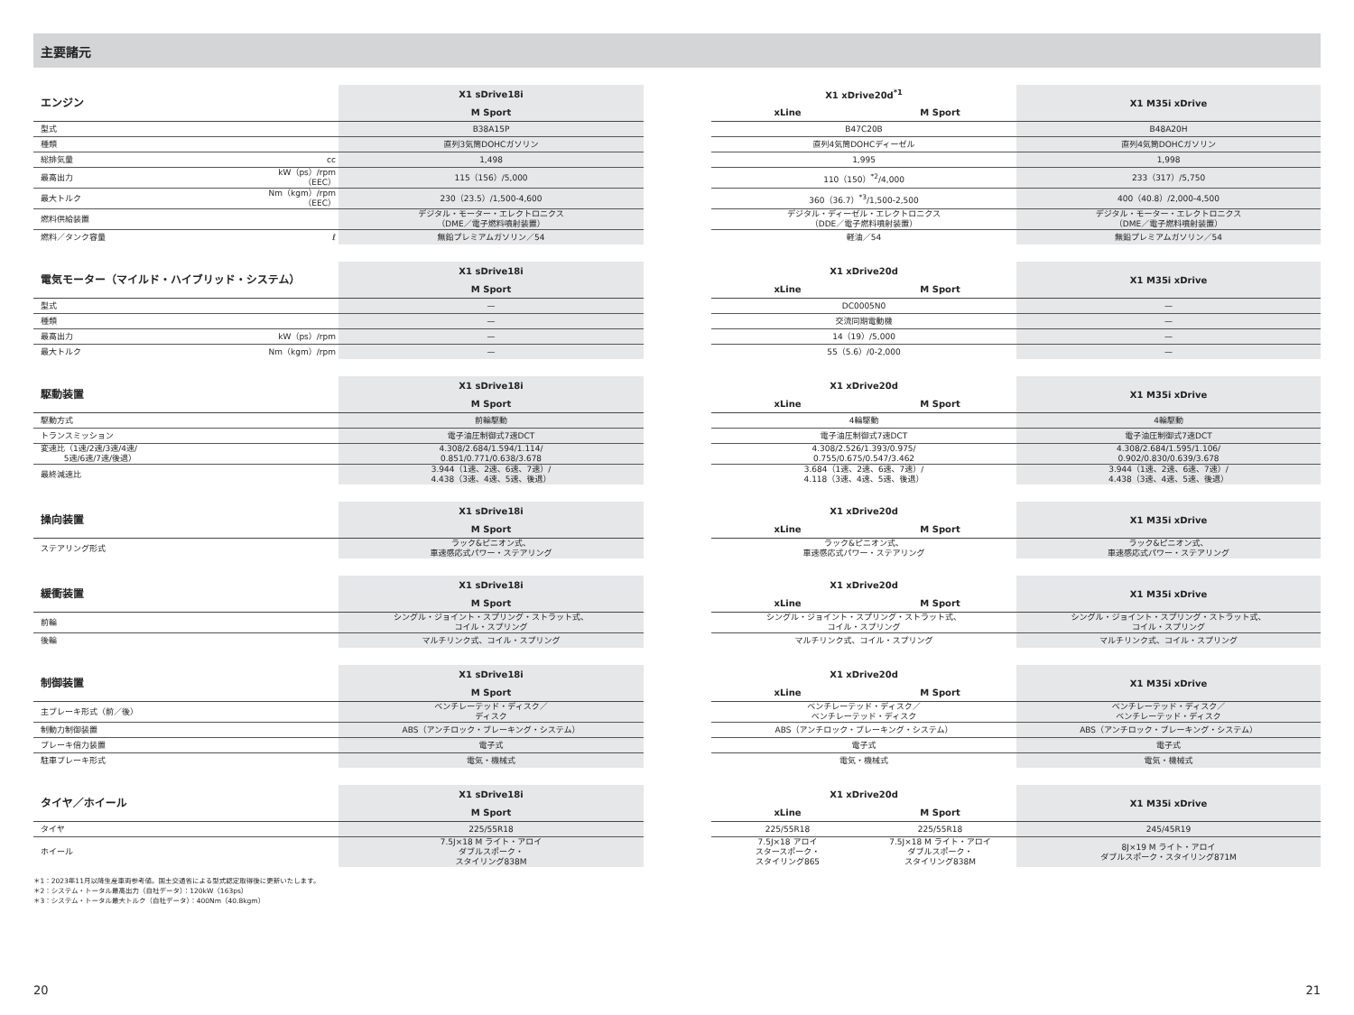主要諸元
| エンジン | | X1 sDrive18i | | X1 xDrive20d<sup>*1</sup> | | X1 M35i xDrive |
| --- | --- | --- | --- | --- | --- | --- |
| | | M Sport | | xLine | M Sport | |
| 型式 | | B38A15P | | B47C20B | | B48A20H |
| 種類 | | 直列3気筒DOHCガソリン | | 直列4気筒DOHCディーゼル | | 直列4気筒DOHCガソリン |
| 総排気量 | cc | 1,498 | | 1,995 | | 1,998 |
| 最高出力 | kW（ps）/rpm（EEC） | 115（156）/5,000 | | 110（150）<sup>*2</sup>/4,000 | | 233（317）/5,750 |
| 最大トルク | Nm（kgm）/rpm（EEC） | 230（23.5）/1,500-4,600 | | 360（36.7）<sup>*3</sup>/1,500-2,500 | | 400（40.8）/2,000-4,500 |
| 燃料供給装置 | | デジタル・モーター・エレクトロニクス （DME／電子燃料噴射装置） | | デジタル・ディーゼル・エレクトロニクス （DDE／電子燃料噴射装置） | | デジタル・モーター・エレクトロニクス （DME／電子燃料噴射装置） |
| 燃料／タンク容量 | ℓ | 無鉛プレミアムガソリン／54 | | 軽油／54 | | 無鉛プレミアムガソリン／54 |
| 電気モーター（マイルド・ハイブリッド・システム） | | X1 sDrive18i | | X1 xDrive20d | | X1 M35i xDrive |
| --- | --- | --- | --- | --- | --- | --- |
| | | M Sport | | xLine | M Sport | |
| 型式 | | — | | DC0005N0 | | — |
| 種類 | | — | | 交流同期電動機 | | — |
| 最高出力 | kW（ps）/rpm | — | | 14（19）/5,000 | | — |
| 最大トルク | Nm（kgm）/rpm | — | | 55（5.6）/0-2,000 | | — |
| 駆動装置 | | X1 sDrive18i | | X1 xDrive20d | | X1 M35i xDrive |
| --- | --- | --- | --- | --- | --- | --- |
| | | M Sport | | xLine | M Sport | |
| 駆動方式 | | 前輪駆動 | | 4輪駆動 | | 4輪駆動 |
| トランスミッション | | 電子油圧制御式7速DCT | | 電子油圧制御式7速DCT | | 電子油圧制御式7速DCT |
| 変速比（1速/2速/3速/4速/ 5速/6速/7速/後退） | | 4.308/2.684/1.594/1.114/ 0.851/0.771/0.638/3.678 | | 4.308/2.526/1.393/0.975/ 0.755/0.675/0.547/3.462 | | 4.308/2.684/1.595/1.106/ 0.902/0.830/0.639/3.678 |
| 最終減速比 | | 3.944（1速、2速、6速、7速）/ 4.438（3速、4速、5速、後退） | | 3.684（1速、2速、6速、7速）/ 4.118（3速、4速、5速、後退） | | 3.944（1速、2速、6速、7速）/ 4.438（3速、4速、5速、後退） |
| 操向装置 | | X1 sDrive18i | | X1 xDrive20d | | X1 M35i xDrive |
| --- | --- | --- | --- | --- | --- | --- |
| | | M Sport | | xLine | M Sport | |
| ステアリング形式 | | ラック&ピニオン式、 車速感応式パワー・ステアリング | | ラック&ピニオン式、 車速感応式パワー・ステアリング | | ラック&ピニオン式、 車速感応式パワー・ステアリング |
| 緩衝装置 | | X1 sDrive18i | | X1 xDrive20d | | X1 M35i xDrive |
| --- | --- | --- | --- | --- | --- | --- |
| | | M Sport | | xLine | M Sport | |
| 前輪 | | シングル・ジョイント・スプリング・ストラット式、 コイル・スプリング | | シングル・ジョイント・スプリング・ストラット式、 コイル・スプリング | | シングル・ジョイント・スプリング・ストラット式、 コイル・スプリング |
| 後輪 | | マルチリンク式、コイル・スプリング | | マルチリンク式、コイル・スプリング | | マルチリンク式、コイル・スプリング |
| 制御装置 | | X1 sDrive18i | | X1 xDrive20d | | X1 M35i xDrive |
| --- | --- | --- | --- | --- | --- | --- |
| | | M Sport | | xLine | M Sport | |
| 主ブレーキ形式（前／後） | | ベンチレーテッド・ディスク／ ディスク | | ベンチレーテッド・ディスク／ ベンチレーテッド・ディスク | | ベンチレーテッド・ディスク／ ベンチレーテッド・ディスク |
| 制動力制御装置 | | ABS（アンチロック・ブレーキング・システム） | | ABS（アンチロック・ブレーキング・システム） | | ABS（アンチロック・ブレーキング・システム） |
| ブレーキ倍力装置 | | 電子式 | | 電子式 | | 電子式 |
| 駐車ブレーキ形式 | | 電気・機械式 | | 電気・機械式 | | 電気・機械式 |
| タイヤ／ホイール | | X1 sDrive18i | | X1 xDrive20d | | X1 M35i xDrive |
| --- | --- | --- | --- | --- | --- | --- |
| | | M Sport | | xLine | M Sport | |
| タイヤ | | 225/55R18 | | 225/55R18 | 225/55R18 | 245/45R19 |
| ホイール | | 7.5J×18 M ライト・アロイ ダブルスポーク・ スタイリング838M | | 7.5J×18 アロイ スタースポーク・ スタイリング865 | 7.5J×18 M ライト・アロイ ダブルスポーク・ スタイリング838M | 8J×19 M ライト・アロイ ダブルスポーク・スタイリング871M |
＊1：2023年11月以降生産車両参考値。国土交通省による型式認定取得後に更新いたします。
＊2：システム・トータル最高出力（自社データ）：120kW（163ps）
＊3：システム・トータル最大トルク（自社データ）：400Nm（40.8kgm）
20 21